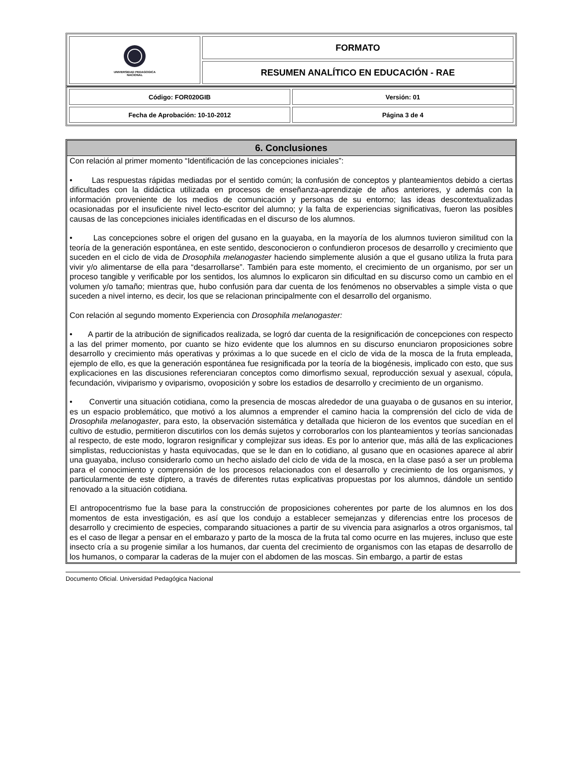| UNIVERSIDAD PEDAGOGICA NACIONAL | FORMATO |
| | RESUMEN ANALÍTICO EN EDUCACIÓN - RAE |
| Código: FOR020GIB | Versión: 01 |
| Fecha de Aprobación: 10-10-2012 | Página 3 de 4 |
6. Conclusiones
Con relación al primer momento “Identificación de las concepciones iniciales”:
• Las respuestas rápidas mediadas por el sentido común; la confusión de conceptos y planteamientos debido a ciertas dificultades con la didáctica utilizada en procesos de enseñanza-aprendizaje de años anteriores, y además con la información proveniente de los medios de comunicación y personas de su entorno; las ideas descontextualizadas ocasionadas por el insuficiente nivel lecto-escritor del alumno; y la falta de experiencias significativas, fueron las posibles causas de las concepciones iniciales identificadas en el discurso de los alumnos.
• Las concepciones sobre el origen del gusano en la guayaba, en la mayoría de los alumnos tuvieron similitud con la teoría de la generación espontánea, en este sentido, desconocieron o confundieron procesos de desarrollo y crecimiento que suceden en el ciclo de vida de Drosophila melanogaster haciendo simplemente alusión a que el gusano utiliza la fruta para vivir y/o alimentarse de ella para “desarrollarse”. También para este momento, el crecimiento de un organismo, por ser un proceso tangible y verificable por los sentidos, los alumnos lo explicaron sin dificultad en su discurso como un cambio en el volumen y/o tamaño; mientras que, hubo confusión para dar cuenta de los fenómenos no observables a simple vista o que suceden a nivel interno, es decir, los que se relacionan principalmente con el desarrollo del organismo.
Con relación al segundo momento Experiencia con Drosophila melanogaster:
• A partir de la atribución de significados realizada, se logró dar cuenta de la resignificación de concepciones con respecto a las del primer momento, por cuanto se hizo evidente que los alumnos en su discurso enunciaron proposiciones sobre desarrollo y crecimiento más operativas y próximas a lo que sucede en el ciclo de vida de la mosca de la fruta empleada, ejemplo de ello, es que la generación espontánea fue resignificada por la teoría de la biogénesis, implicado con esto, que sus explicaciones en las discusiones referenciaran conceptos como dimorfismo sexual, reproducción sexual y asexual, cópula, fecundación, viviparismo y oviparismo, ovoposición y sobre los estadios de desarrollo y crecimiento de un organismo.
• Convertir una situación cotidiana, como la presencia de moscas alrededor de una guayaba o de gusanos en su interior, es un espacio problemático, que motivó a los alumnos a emprender el camino hacia la comprensión del ciclo de vida de Drosophila melanogaster, para esto, la observación sistemática y detallada que hicieron de los eventos que sucedían en el cultivo de estudio, permitieron discutirlos con los demás sujetos y corroborarlos con los planteamientos y teorías sancionadas al respecto, de este modo, lograron resignificar y complejizar sus ideas. Es por lo anterior que, más allá de las explicaciones simplistas, reduccionistas y hasta equivocadas, que se le dan en lo cotidiano, al gusano que en ocasiones aparece al abrir una guayaba, incluso considerarlo como un hecho aislado del ciclo de vida de la mosca, en la clase pasó a ser un problema para el conocimiento y comprensión de los procesos relacionados con el desarrollo y crecimiento de los organismos, y particularmente de este díptero, a través de diferentes rutas explicativas propuestas por los alumnos, dándole un sentido renovado a la situación cotidiana.
El antropocentrismo fue la base para la construcción de proposiciones coherentes por parte de los alumnos en los dos momentos de esta investigación, es así que los condujo a establecer semejanzas y diferencias entre los procesos de desarrollo y crecimiento de especies, comparando situaciones a partir de su vivencia para asignarlos a otros organismos, tal es el caso de llegar a pensar en el embarazo y parto de la mosca de la fruta tal como ocurre en las mujeres, incluso que este insecto cría a su progenie similar a los humanos, dar cuenta del crecimiento de organismos con las etapas de desarrollo de los humanos, o comparar la caderas de la mujer con el abdomen de las moscas. Sin embargo, a partir de estas
Documento Oficial. Universidad Pedagógica Nacional